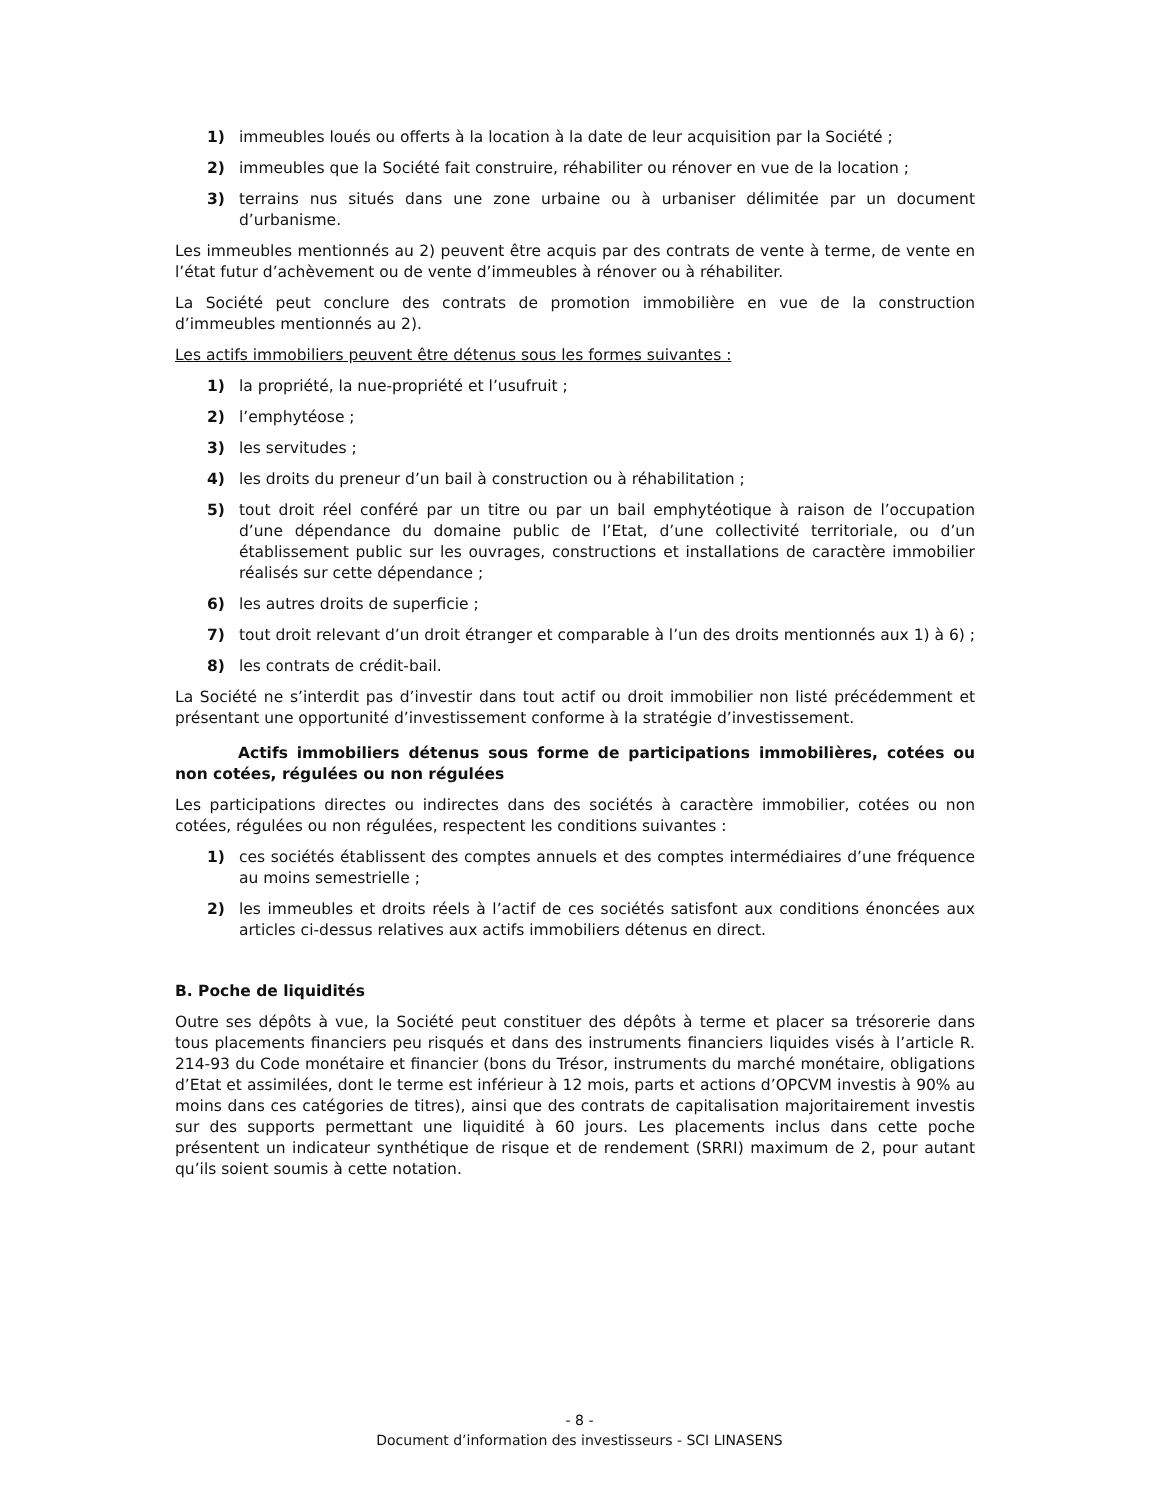1) immeubles loués ou offerts à la location à la date de leur acquisition par la Société ;
2) immeubles que la Société fait construire, réhabiliter ou rénover en vue de la location ;
3) terrains nus situés dans une zone urbaine ou à urbaniser délimitée par un document d’urbanisme.
Les immeubles mentionnés au 2) peuvent être acquis par des contrats de vente à terme, de vente en l’état futur d’achèvement ou de vente d’immeubles à rénover ou à réhabiliter.
La Société peut conclure des contrats de promotion immobilière en vue de la construction d’immeubles mentionnés au 2).
Les actifs immobiliers peuvent être détenus sous les formes suivantes :
1) la propriété, la nue-propriété et l’usufruit ;
2) l’emphytéose ;
3) les servitudes ;
4) les droits du preneur d’un bail à construction ou à réhabilitation ;
5) tout droit réel conféré par un titre ou par un bail emphytéotique à raison de l’occupation d’une dépendance du domaine public de l’Etat, d’une collectivité territoriale, ou d’un établissement public sur les ouvrages, constructions et installations de caractère immobilier réalisés sur cette dépendance ;
6) les autres droits de superficie ;
7) tout droit relevant d’un droit étranger et comparable à l’un des droits mentionnés aux 1) à 6) ;
8) les contrats de crédit-bail.
La Société ne s’interdit pas d’investir dans tout actif ou droit immobilier non listé précédemment et présentant une opportunité d’investissement conforme à la stratégie d’investissement.
Actifs immobiliers détenus sous forme de participations immobilières, cotées ou non cotées, régulées ou non régulées
Les participations directes ou indirectes dans des sociétés à caractère immobilier, cotées ou non cotées, régulées ou non régulées, respectent les conditions suivantes :
1) ces sociétés établissent des comptes annuels et des comptes intermédiaires d’une fréquence au moins semestrielle ;
2) les immeubles et droits réels à l’actif de ces sociétés satisfont aux conditions énoncées aux articles ci-dessus relatives aux actifs immobiliers détenus en direct.
B. Poche de liquidités
Outre ses dépôts à vue, la Société peut constituer des dépôts à terme et placer sa trésorerie dans tous placements financiers peu risqués et dans des instruments financiers liquides visés à l’article R. 214-93 du Code monétaire et financier (bons du Trésor, instruments du marché monétaire, obligations d’Etat et assimilées, dont le terme est inférieur à 12 mois, parts et actions d’OPCVM investis à 90% au moins dans ces catégories de titres), ainsi que des contrats de capitalisation majoritairement investis sur des supports permettant une liquidité à 60 jours. Les placements inclus dans cette poche présentent un indicateur synthétique de risque et de rendement (SRRI) maximum de 2, pour autant qu’ils soient soumis à cette notation.
- 8 -
Document d’information des investisseurs - SCI LINASENS